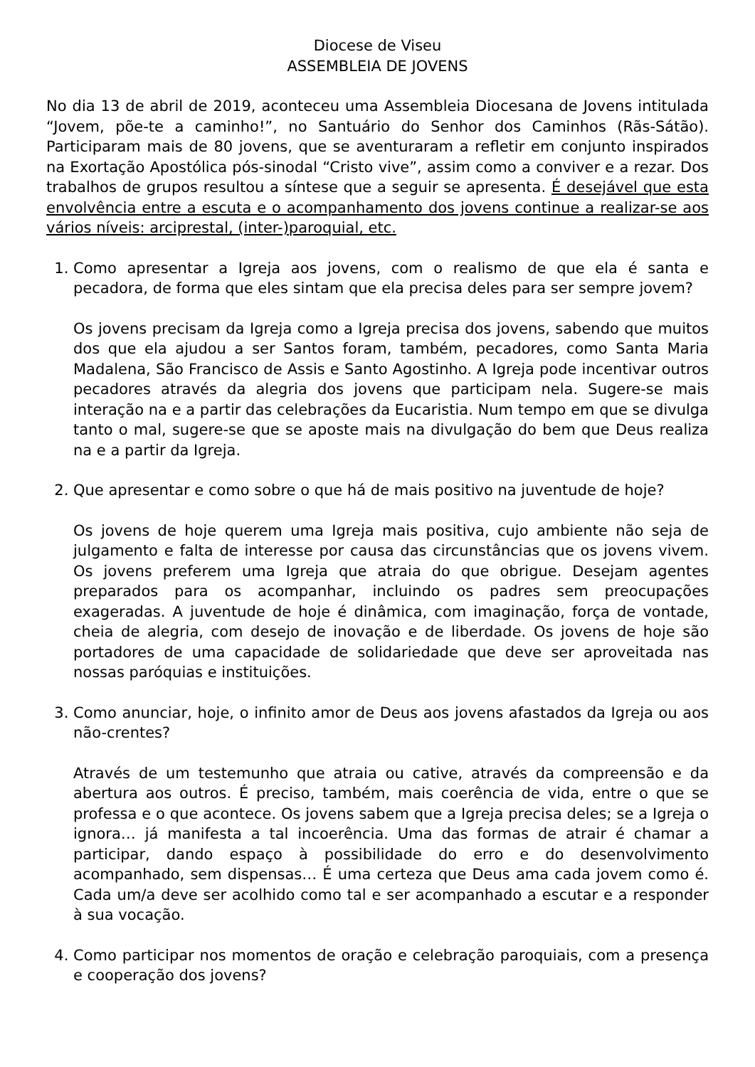Diocese de Viseu
ASSEMBLEIA DE JOVENS
No dia 13 de abril de 2019, aconteceu uma Assembleia Diocesana de Jovens intitulada “Jovem, põe-te a caminho!”, no Santuário do Senhor dos Caminhos (Rãs-Sátão). Participaram mais de 80 jovens, que se aventuraram a refletir em conjunto inspirados na Exortação Apostólica pós-sinodal “Cristo vive”, assim como a conviver e a rezar. Dos trabalhos de grupos resultou a síntese que a seguir se apresenta. É desejável que esta envolvência entre a escuta e o acompanhamento dos jovens continue a realizar-se aos vários níveis: arciprestal, (inter-)paroquial, etc.
1. Como apresentar a Igreja aos jovens, com o realismo de que ela é santa e pecadora, de forma que eles sintam que ela precisa deles para ser sempre jovem?
Os jovens precisam da Igreja como a Igreja precisa dos jovens, sabendo que muitos dos que ela ajudou a ser Santos foram, também, pecadores, como Santa Maria Madalena, São Francisco de Assis e Santo Agostinho. A Igreja pode incentivar outros pecadores através da alegria dos jovens que participam nela. Sugere-se mais interação na e a partir das celebrações da Eucaristia. Num tempo em que se divulga tanto o mal, sugere-se que se aposte mais na divulgação do bem que Deus realiza na e a partir da Igreja.
2. Que apresentar e como sobre o que há de mais positivo na juventude de hoje?
Os jovens de hoje querem uma Igreja mais positiva, cujo ambiente não seja de julgamento e falta de interesse por causa das circunstâncias que os jovens vivem. Os jovens preferem uma Igreja que atraia do que obrigue. Desejam agentes preparados para os acompanhar, incluindo os padres sem preocupações exageradas. A juventude de hoje é dinâmica, com imaginação, força de vontade, cheia de alegria, com desejo de inovação e de liberdade. Os jovens de hoje são portadores de uma capacidade de solidariedade que deve ser aproveitada nas nossas paróquias e instituições.
3. Como anunciar, hoje, o infinito amor de Deus aos jovens afastados da Igreja ou aos não-crentes?
Através de um testemunho que atraia ou cative, através da compreensão e da abertura aos outros. É preciso, também, mais coerência de vida, entre o que se professa e o que acontece. Os jovens sabem que a Igreja precisa deles; se a Igreja o ignora… já manifesta a tal incoerência. Uma das formas de atrair é chamar a participar, dando espaço à possibilidade do erro e do desenvolvimento acompanhado, sem dispensas… É uma certeza que Deus ama cada jovem como é. Cada um/a deve ser acolhido como tal e ser acompanhado a escutar e a responder à sua vocação.
4. Como participar nos momentos de oração e celebração paroquiais, com a presença e cooperação dos jovens?